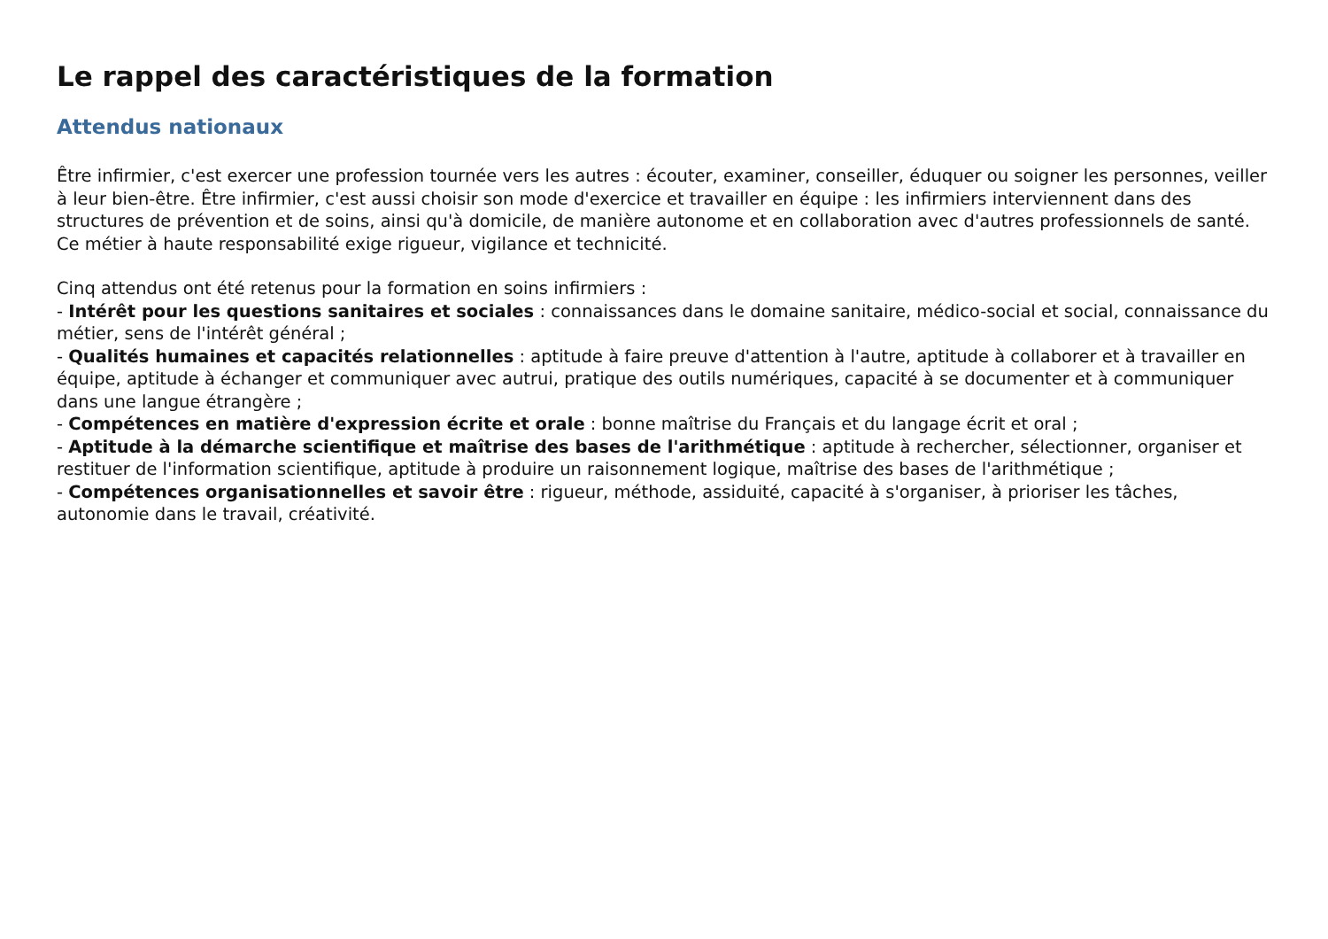Le rappel des caractéristiques de la formation
Attendus nationaux
Être infirmier, c'est exercer une profession tournée vers les autres : écouter, examiner, conseiller, éduquer ou soigner les personnes, veiller à leur bien-être. Être infirmier, c'est aussi choisir son mode d'exercice et travailler en équipe : les infirmiers interviennent dans des structures de prévention et de soins, ainsi qu'à domicile, de manière autonome et en collaboration avec d'autres professionnels de santé. Ce métier à haute responsabilité exige rigueur, vigilance et technicité.
Cinq attendus ont été retenus pour la formation en soins infirmiers :
- Intérêt pour les questions sanitaires et sociales : connaissances dans le domaine sanitaire, médico-social et social, connaissance du métier, sens de l'intérêt général ;
- Qualités humaines et capacités relationnelles : aptitude à faire preuve d'attention à l'autre, aptitude à collaborer et à travailler en équipe, aptitude à échanger et communiquer avec autrui, pratique des outils numériques, capacité à se documenter et à communiquer dans une langue étrangère ;
- Compétences en matière d'expression écrite et orale : bonne maîtrise du Français et du langage écrit et oral ;
- Aptitude à la démarche scientifique et maîtrise des bases de l'arithmétique : aptitude à rechercher, sélectionner, organiser et restituer de l'information scientifique, aptitude à produire un raisonnement logique, maîtrise des bases de l'arithmétique ;
- Compétences organisationnelles et savoir être : rigueur, méthode, assiduité, capacité à s'organiser, à prioriser les tâches, autonomie dans le travail, créativité.